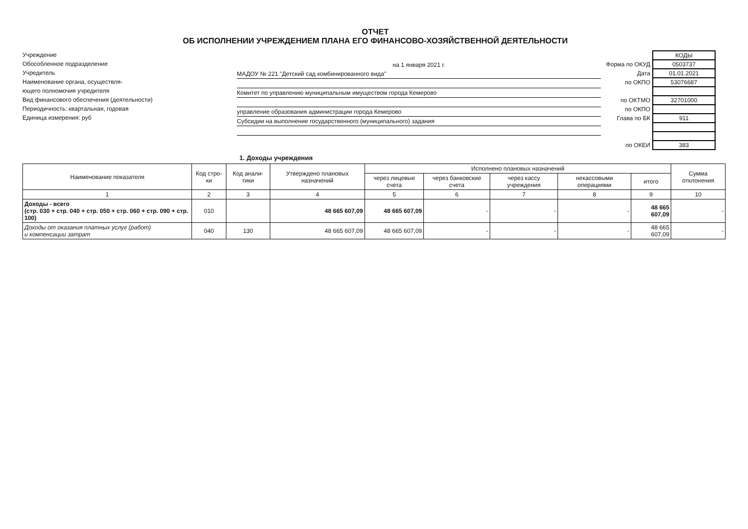ОТЧЕТ
ОБ ИСПОЛНЕНИИ УЧРЕЖДЕНИЕМ ПЛАНА ЕГО ФИНАНСОВО-ХОЗЯЙСТВЕННОЙ ДЕЯТЕЛЬНОСТИ
Учреждение
Обособленное подразделение
Учредитель
Наименование органа, осуществля-
ющего полномочия учредителя
Вид финансового обеспечения (деятельности)
Периодичность: квартальная, годовая
Единица измерения: руб
на 1 января 2021 г.
МАДОУ № 221 "Детский сад комбинированного вида"
Комитет по управлению муниципальным имуществом города Кемерово
управление образования администрации города Кемерово
Субсидии на выполнение государственного (муниципального) задания
| | КОДЫ |
| Форма по ОКУД | 0503737 |
| Дата | 01.01.2021 |
| по ОКПО | 53076687 |
| по ОКТМО | 32701000 |
| по ОКПО | |
| Глава по БК | 911 |
| по ОКЕИ | 383 |
1. Доходы учреждения
| Наименование показателя | Код стро-ки | Код анали-тики | Утверждено плановых назначений | Исполнено плановых назначений | | | | | Сумма отклонения |
| --- | --- | --- | --- | --- | --- | --- | --- | --- | --- |
| | | | | через лицевые счета | через банковские счета | через кассу учреждения | некассовыми операциями | итого | |
| 1 | 2 | 3 | 4 | 5 | 6 | 7 | 8 | 9 | 10 |
| Доходы - всего (стр. 030 + стр. 040 + стр. 050 + стр. 060 + стр. 090 + стр. 100) | 010 | | 48 665 607,09 | 48 665 607,09 | - | - | - | 48 665 607,09 | - |
| Доходы от оказания платных услуг (работ) и компенсации затрат | 040 | 130 | 48 665 607,09 | 48 665 607,09 | - | - | - | 48 665 607,09 | - |